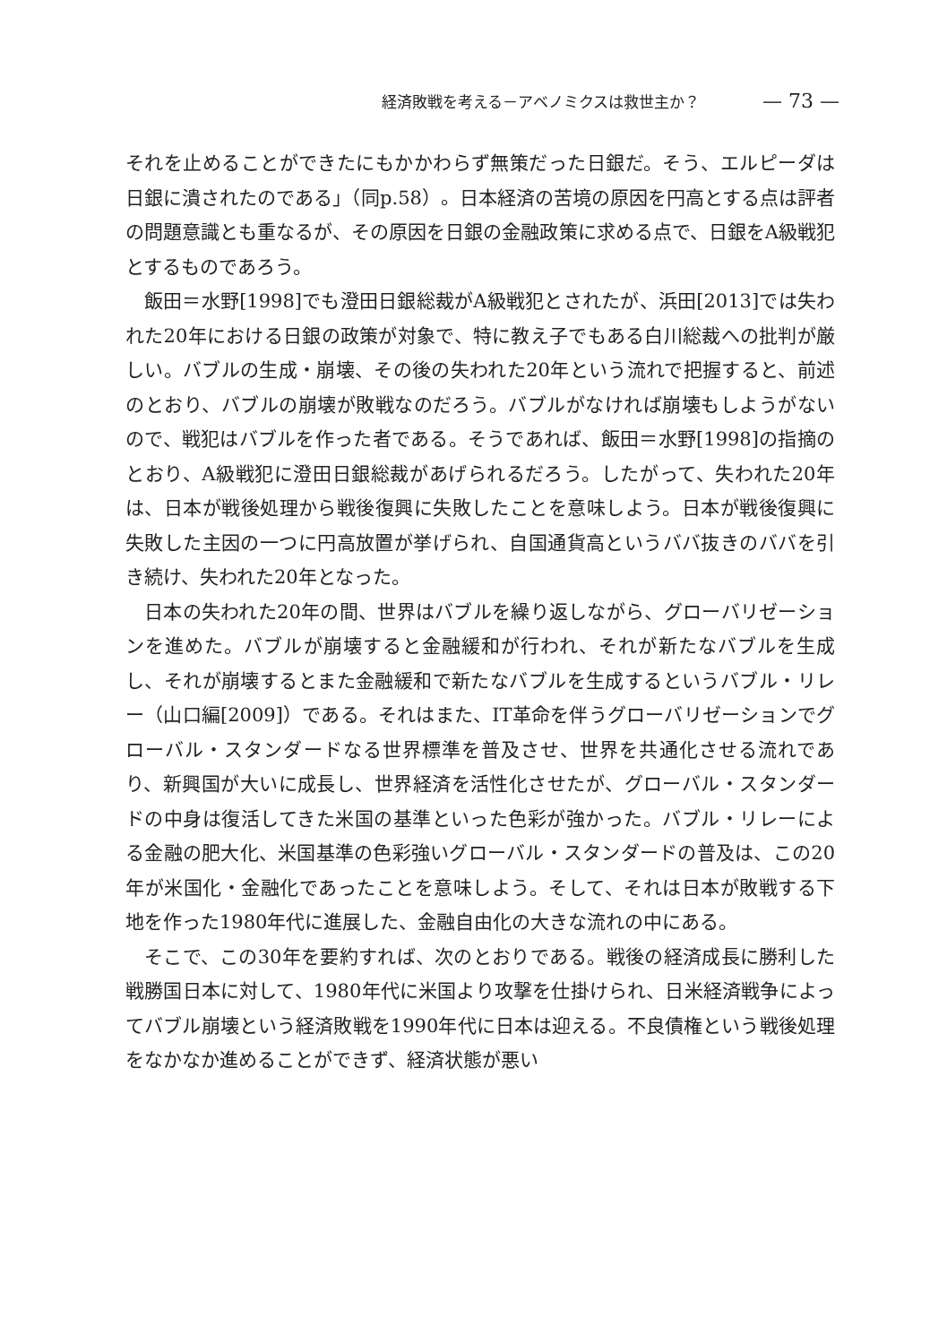経済敗戦を考える－アベノミクスは救世主か？ — 73 —
それを止めることができたにもかかわらず無策だった日銀だ。そう、エルピーダは日銀に潰されたのである」（同p.58）。日本経済の苦境の原因を円高とする点は評者の問題意識とも重なるが、その原因を日銀の金融政策に求める点で、日銀をA級戦犯とするものであろう。
飯田＝水野[1998]でも澄田日銀総裁がA級戦犯とされたが、浜田[2013]では失われた20年における日銀の政策が対象で、特に教え子でもある白川総裁への批判が厳しい。バブルの生成・崩壊、その後の失われた20年という流れで把握すると、前述のとおり、バブルの崩壊が敗戦なのだろう。バブルがなければ崩壊もしようがないので、戦犯はバブルを作った者である。そうであれば、飯田＝水野[1998]の指摘のとおり、A級戦犯に澄田日銀総裁があげられるだろう。したがって、失われた20年は、日本が戦後処理から戦後復興に失敗したことを意味しよう。日本が戦後復興に失敗した主因の一つに円高放置が挙げられ、自国通貨高というババ抜きのババを引き続け、失われた20年となった。
日本の失われた20年の間、世界はバブルを繰り返しながら、グローバリゼーションを進めた。バブルが崩壊すると金融緩和が行われ、それが新たなバブルを生成し、それが崩壊するとまた金融緩和で新たなバブルを生成するというバブル・リレー（山口編[2009]）である。それはまた、IT革命を伴うグローバリゼーションでグローバル・スタンダードなる世界標準を普及させ、世界を共通化させる流れであり、新興国が大いに成長し、世界経済を活性化させたが、グローバル・スタンダードの中身は復活してきた米国の基準といった色彩が強かった。バブル・リレーによる金融の肥大化、米国基準の色彩強いグローバル・スタンダードの普及は、この20年が米国化・金融化であったことを意味しよう。そして、それは日本が敗戦する下地を作った1980年代に進展した、金融自由化の大きな流れの中にある。
そこで、この30年を要約すれば、次のとおりである。戦後の経済成長に勝利した戦勝国日本に対して、1980年代に米国より攻撃を仕掛けられ、日米経済戦争によってバブル崩壊という経済敗戦を1990年代に日本は迎える。不良債権という戦後処理をなかなか進めることができず、経済状態が悪い